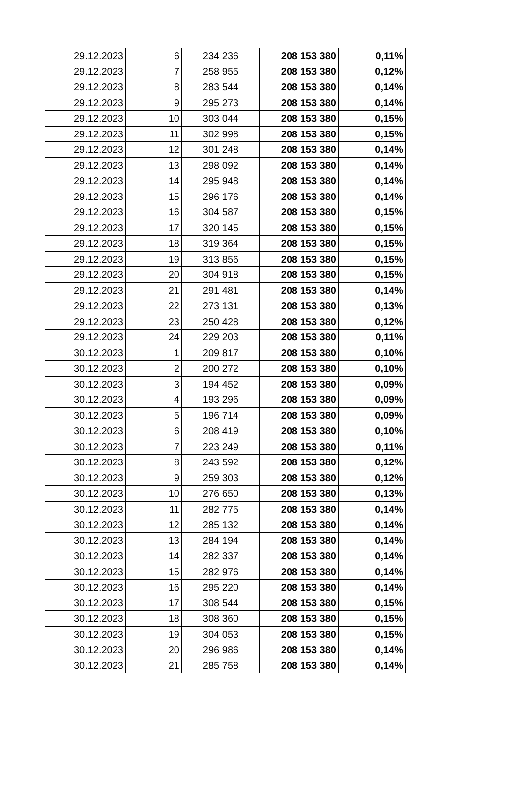| 29.12.2023 | 6 | 234 236 | 208 153 380 | 0,11% |
| 29.12.2023 | 7 | 258 955 | 208 153 380 | 0,12% |
| 29.12.2023 | 8 | 283 544 | 208 153 380 | 0,14% |
| 29.12.2023 | 9 | 295 273 | 208 153 380 | 0,14% |
| 29.12.2023 | 10 | 303 044 | 208 153 380 | 0,15% |
| 29.12.2023 | 11 | 302 998 | 208 153 380 | 0,15% |
| 29.12.2023 | 12 | 301 248 | 208 153 380 | 0,14% |
| 29.12.2023 | 13 | 298 092 | 208 153 380 | 0,14% |
| 29.12.2023 | 14 | 295 948 | 208 153 380 | 0,14% |
| 29.12.2023 | 15 | 296 176 | 208 153 380 | 0,14% |
| 29.12.2023 | 16 | 304 587 | 208 153 380 | 0,15% |
| 29.12.2023 | 17 | 320 145 | 208 153 380 | 0,15% |
| 29.12.2023 | 18 | 319 364 | 208 153 380 | 0,15% |
| 29.12.2023 | 19 | 313 856 | 208 153 380 | 0,15% |
| 29.12.2023 | 20 | 304 918 | 208 153 380 | 0,15% |
| 29.12.2023 | 21 | 291 481 | 208 153 380 | 0,14% |
| 29.12.2023 | 22 | 273 131 | 208 153 380 | 0,13% |
| 29.12.2023 | 23 | 250 428 | 208 153 380 | 0,12% |
| 29.12.2023 | 24 | 229 203 | 208 153 380 | 0,11% |
| 30.12.2023 | 1 | 209 817 | 208 153 380 | 0,10% |
| 30.12.2023 | 2 | 200 272 | 208 153 380 | 0,10% |
| 30.12.2023 | 3 | 194 452 | 208 153 380 | 0,09% |
| 30.12.2023 | 4 | 193 296 | 208 153 380 | 0,09% |
| 30.12.2023 | 5 | 196 714 | 208 153 380 | 0,09% |
| 30.12.2023 | 6 | 208 419 | 208 153 380 | 0,10% |
| 30.12.2023 | 7 | 223 249 | 208 153 380 | 0,11% |
| 30.12.2023 | 8 | 243 592 | 208 153 380 | 0,12% |
| 30.12.2023 | 9 | 259 303 | 208 153 380 | 0,12% |
| 30.12.2023 | 10 | 276 650 | 208 153 380 | 0,13% |
| 30.12.2023 | 11 | 282 775 | 208 153 380 | 0,14% |
| 30.12.2023 | 12 | 285 132 | 208 153 380 | 0,14% |
| 30.12.2023 | 13 | 284 194 | 208 153 380 | 0,14% |
| 30.12.2023 | 14 | 282 337 | 208 153 380 | 0,14% |
| 30.12.2023 | 15 | 282 976 | 208 153 380 | 0,14% |
| 30.12.2023 | 16 | 295 220 | 208 153 380 | 0,14% |
| 30.12.2023 | 17 | 308 544 | 208 153 380 | 0,15% |
| 30.12.2023 | 18 | 308 360 | 208 153 380 | 0,15% |
| 30.12.2023 | 19 | 304 053 | 208 153 380 | 0,15% |
| 30.12.2023 | 20 | 296 986 | 208 153 380 | 0,14% |
| 30.12.2023 | 21 | 285 758 | 208 153 380 | 0,14% |